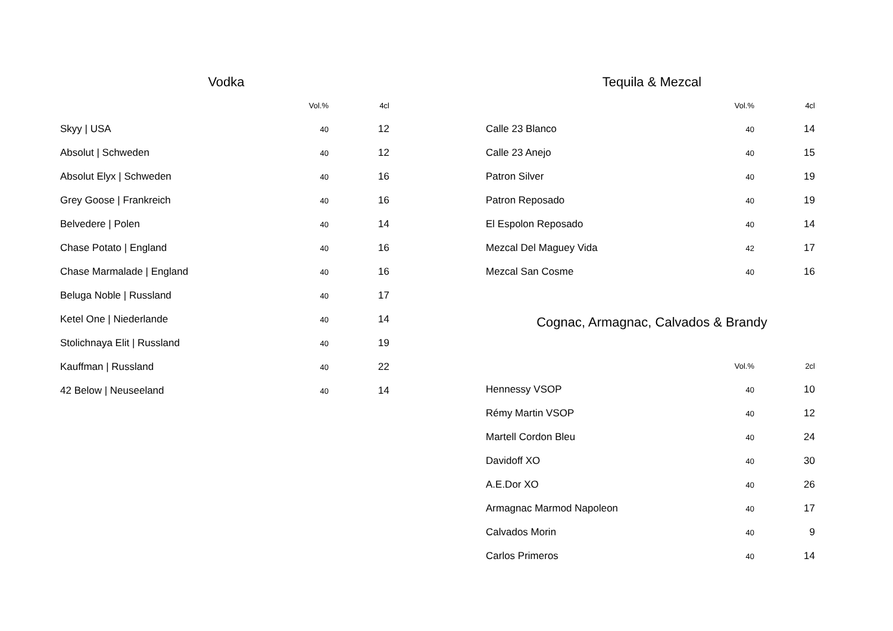Vodka
| | Vol.% | 4cl |
| --- | --- | --- |
| Skyy / USA | 40 | 12 |
| Absolut / Schweden | 40 | 12 |
| Absolut Elyx / Schweden | 40 | 16 |
| Grey Goose / Frankreich | 40 | 16 |
| Belvedere / Polen | 40 | 14 |
| Chase Potato / England | 40 | 16 |
| Chase Marmalade / England | 40 | 16 |
| Beluga Noble / Russland | 40 | 17 |
| Ketel One / Niederlande | 40 | 14 |
| Stolichnaya Elit / Russland | 40 | 19 |
| Kauffman / Russland | 40 | 22 |
| 42 Below / Neuseeland | 40 | 14 |
Tequila & Mezcal
| | Vol.% | 4cl |
| --- | --- | --- |
| Calle 23 Blanco | 40 | 14 |
| Calle 23 Anejo | 40 | 15 |
| Patron Silver | 40 | 19 |
| Patron Reposado | 40 | 19 |
| El Espolon Reposado | 40 | 14 |
| Mezcal Del Maguey Vida | 42 | 17 |
| Mezcal San Cosme | 40 | 16 |
Cognac, Armagnac, Calvados & Brandy
| | Vol.% | 2cl |
| --- | --- | --- |
| Hennessy VSOP | 40 | 10 |
| Rémy Martin VSOP | 40 | 12 |
| Martell Cordon Bleu | 40 | 24 |
| Davidoff XO | 40 | 30 |
| A.E.Dor XO | 40 | 26 |
| Armagnac Marmod Napoleon | 40 | 17 |
| Calvados Morin | 40 | 9 |
| Carlos Primeros | 40 | 14 |